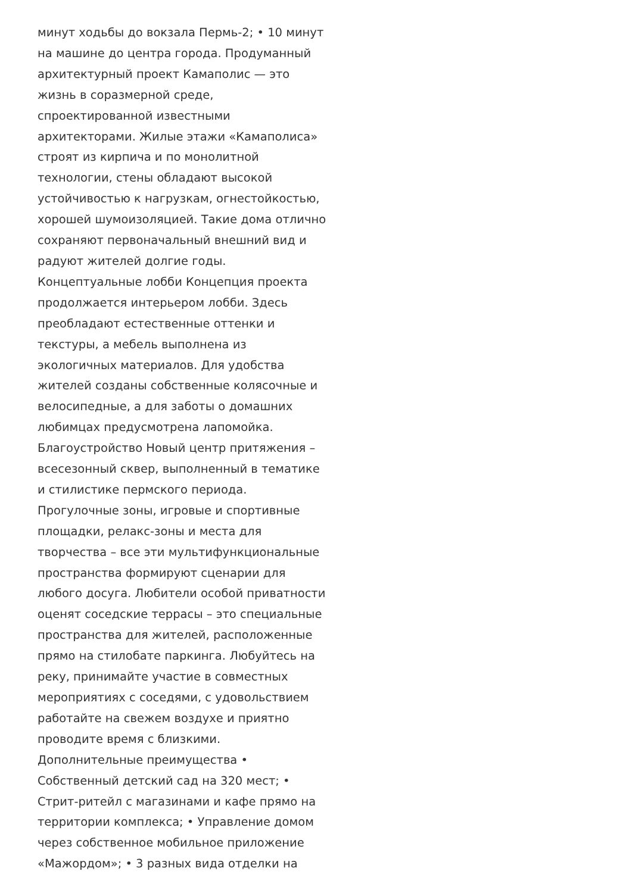минут ходьбы до вокзала Пермь-2; • 10 минут на машине до центра города. Продуманный архитектурный проект Камаполис — это жизнь в соразмерной среде, спроектированной известными архитекторами. Жилые этажи «Камаполиса» строят из кирпича и по монолитной технологии, стены обладают высокой устойчивостью к нагрузкам, огнестойкостью, хорошей шумоизоляцией. Такие дома отлично сохраняют первоначальный внешний вид и радуют жителей долгие годы. Концептуальные лобби Концепция проекта продолжается интерьером лобби. Здесь преобладают естественные оттенки и текстуры, а мебель выполнена из экологичных материалов. Для удобства жителей созданы собственные колясочные и велосипедные, а для заботы о домашних любимцах предусмотрена лапомойка. Благоустройство Новый центр притяжения – всесезонный сквер, выполненный в тематике и стилистике пермского периода. Прогулочные зоны, игровые и спортивные площадки, релакс-зоны и места для творчества – все эти мультифункциональные пространства формируют сценарии для любого досуга. Любители особой приватности оценят соседские террасы – это специальные пространства для жителей, расположенные прямо на стилобате паркинга. Любуйтесь на реку, принимайте участие в совместных мероприятиях с соседями, с удовольствием работайте на свежем воздухе и приятно проводите время с близкими. Дополнительные преимущества • Собственный детский сад на 320 мест; • Стрит-ритейл с магазинами и кафе прямо на территории комплекса; • Управление домом через собственное мобильное приложение «Мажордом»; • 3 разных вида отделки на